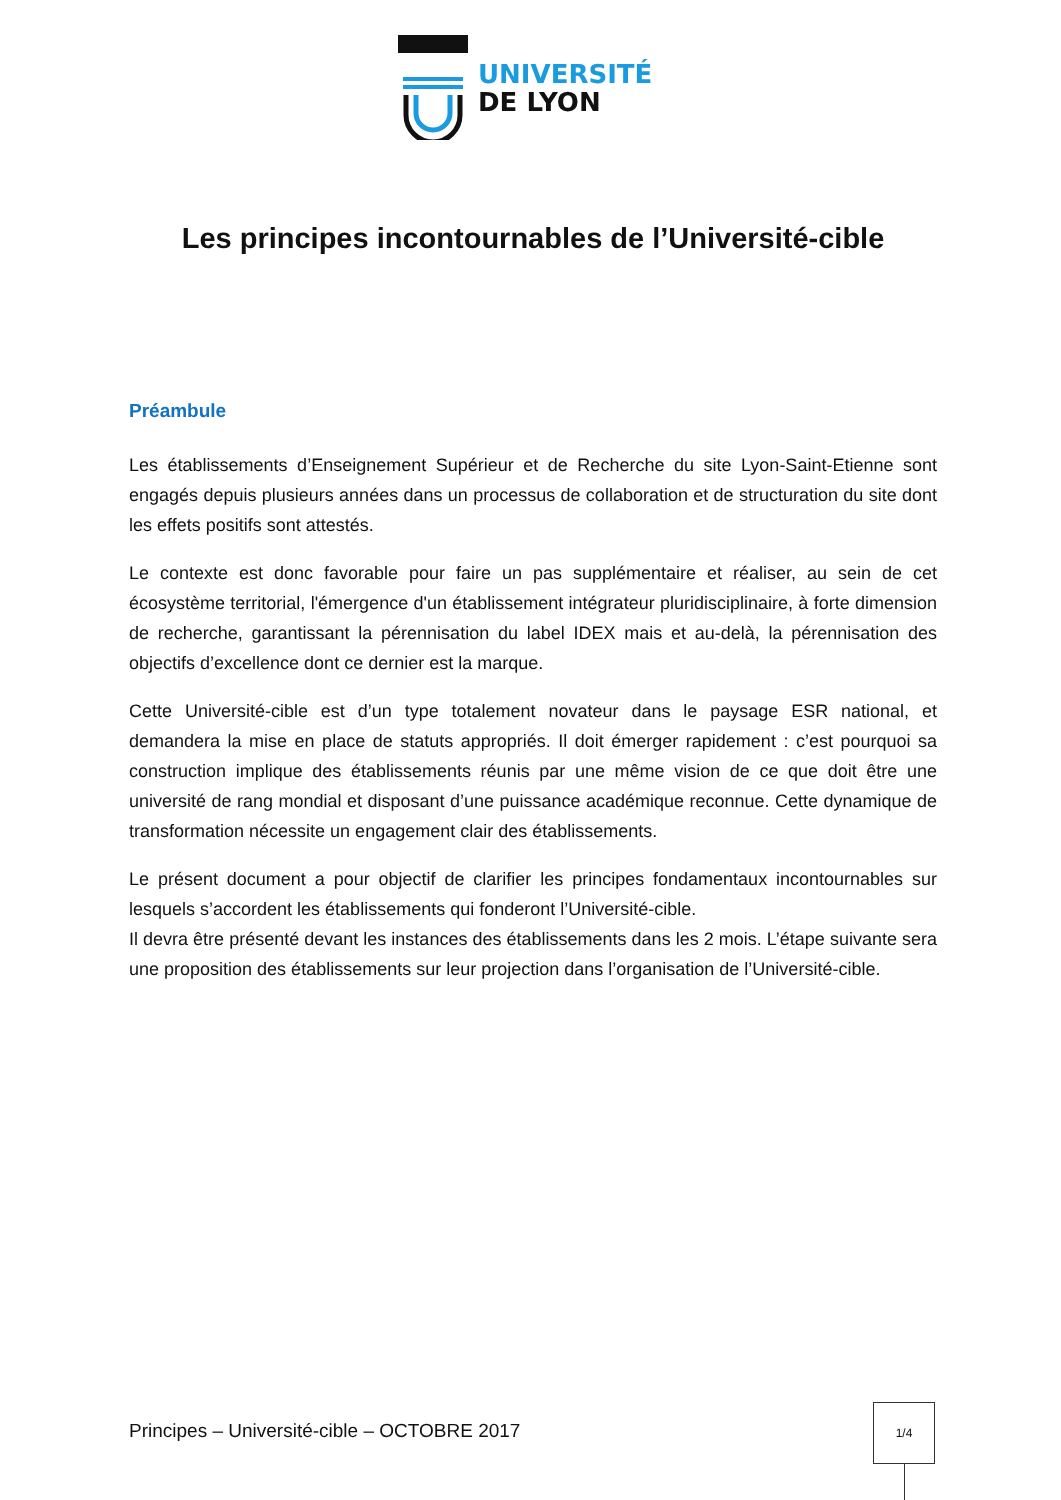UNIVERSITÉ
DE LYON
Les principes incontournables de l’Université-cible
Préambule
Les établissements d’Enseignement Supérieur et de Recherche du site Lyon-Saint-Etienne sont engagés depuis plusieurs années dans un processus de collaboration et de structuration du site dont les effets positifs sont attestés.
Le contexte est donc favorable pour faire un pas supplémentaire et réaliser, au sein de cet écosystème territorial, l'émergence d'un établissement intégrateur pluridisciplinaire, à forte dimension de recherche, garantissant la pérennisation du label IDEX mais et au-delà, la pérennisation des objectifs d’excellence dont ce dernier est la marque.
Cette Université-cible est d’un type totalement novateur dans le paysage ESR national, et demandera la mise en place de statuts appropriés. Il doit émerger rapidement : c’est pourquoi sa construction implique des établissements réunis par une même vision de ce que doit être une université de rang mondial et disposant d’une puissance académique reconnue. Cette dynamique de transformation nécessite un engagement clair des établissements.
Le présent document a pour objectif de clarifier les principes fondamentaux incontournables sur lesquels s’accordent les établissements qui fonderont l’Université-cible.
Il devra être présenté devant les instances des établissements dans les 2 mois. L’étape suivante sera une proposition des établissements sur leur projection dans l’organisation de l’Université-cible.
Principes – Université-cible – OCTOBRE 2017
1/4